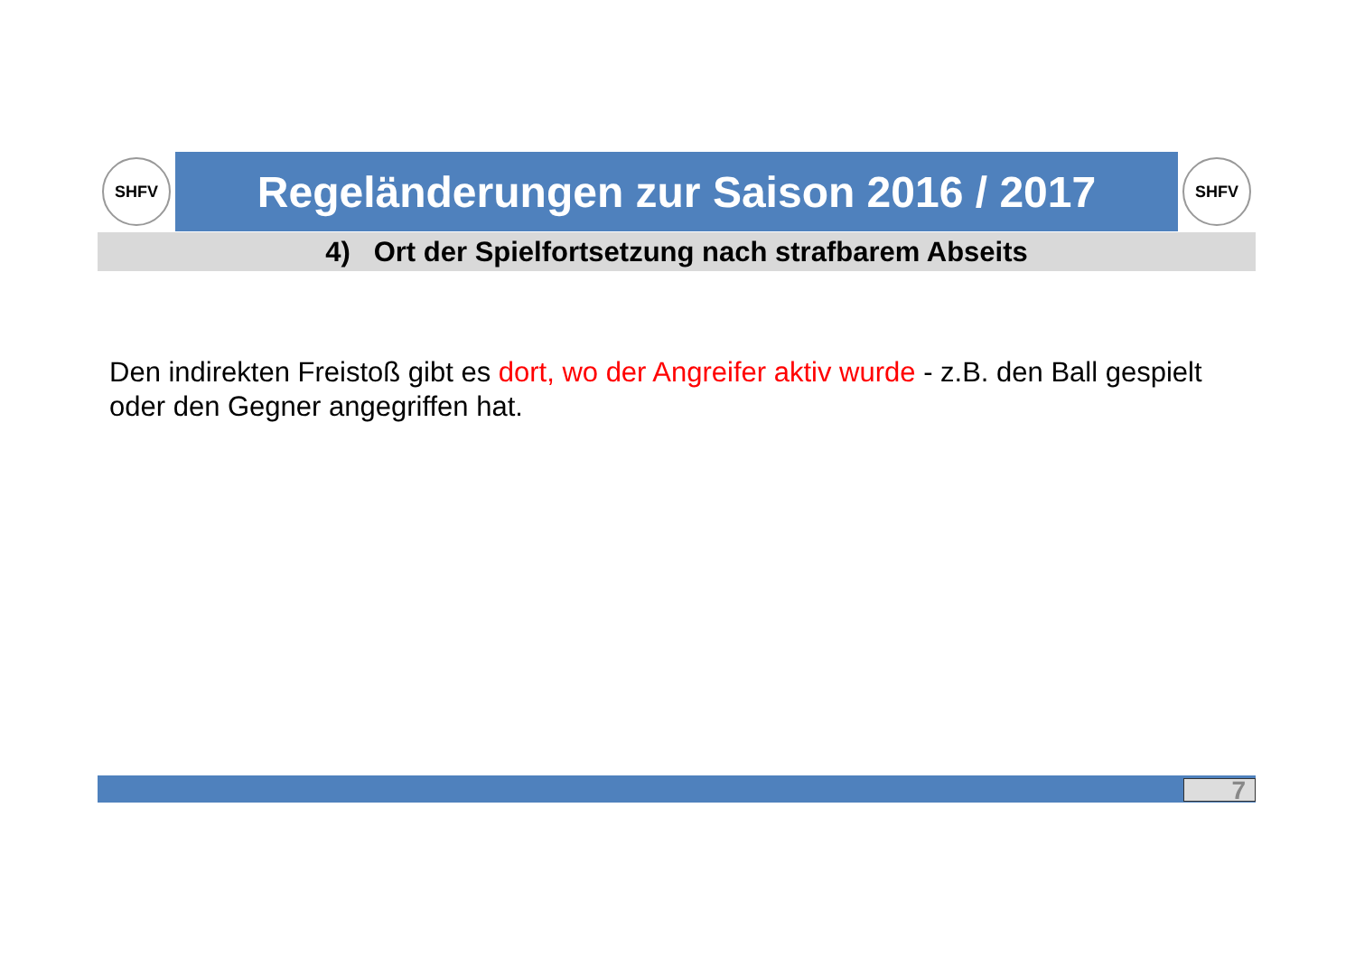SHFV
Regeländerungen zur Saison 2016 / 2017
SHFV
4) Ort der Spielfortsetzung nach strafbarem Abseits
Den indirekten Freistoß gibt es dort, wo der Angreifer aktiv wurde - z.B. den Ball gespielt oder den Gegner angegriffen hat.
7